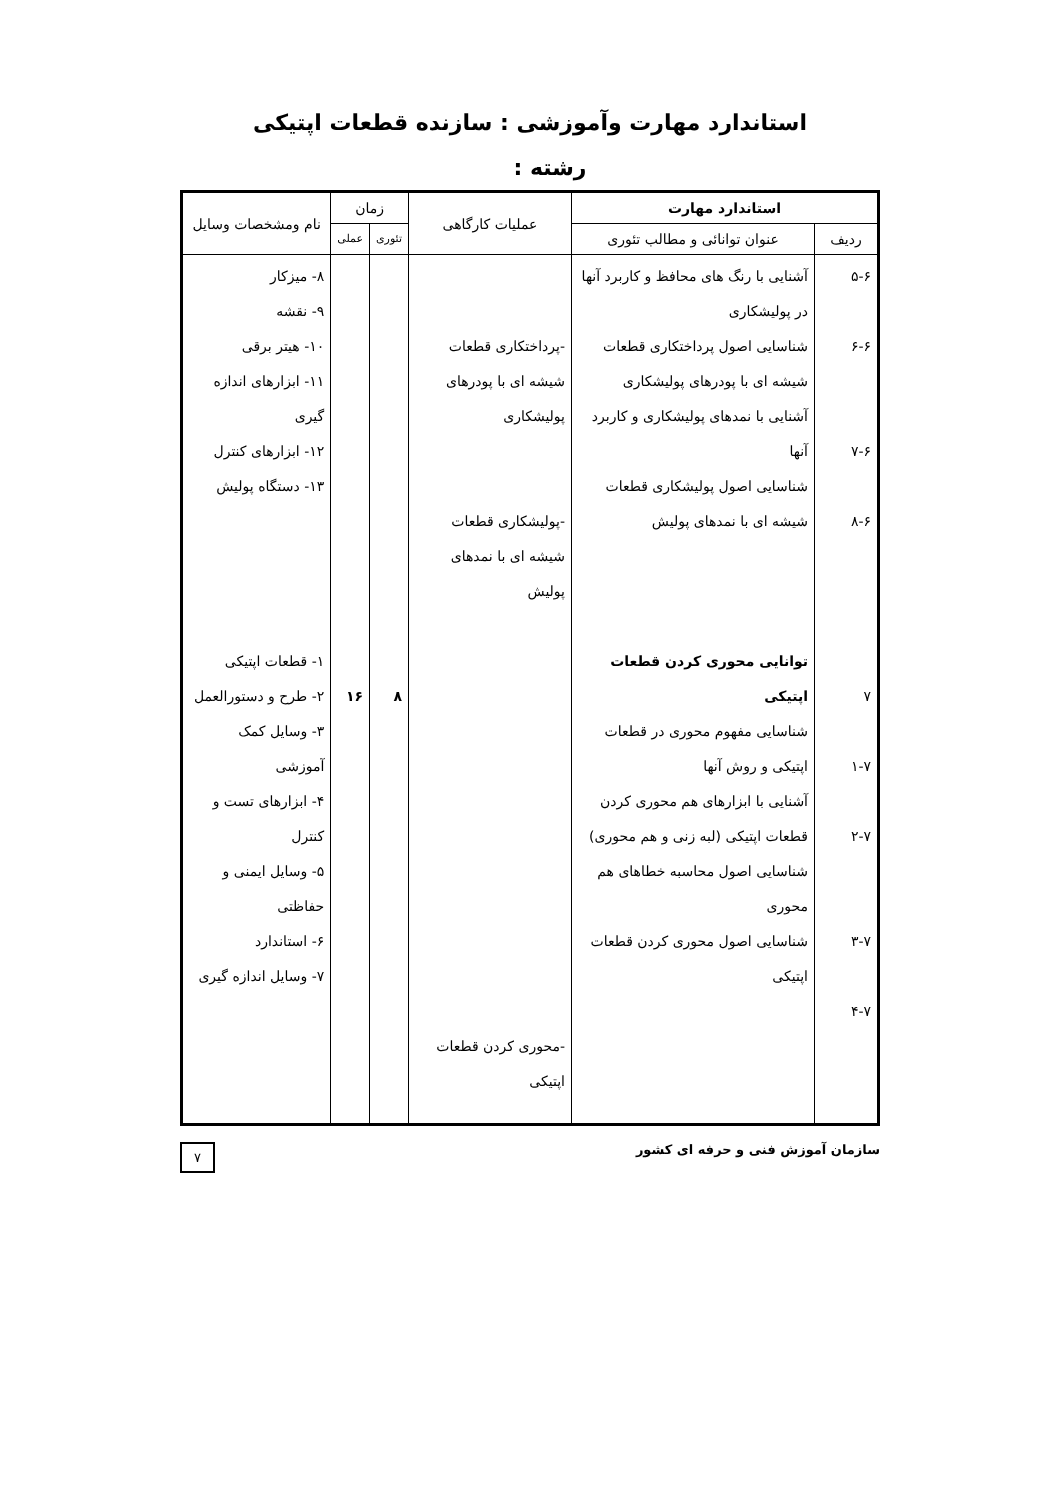استاندارد مهارت وآموزشی : سازنده قطعات اپتیکی
رشته :
| استاندارد مهارت | | عملیات کارگاهی | زمان | | نام ومشخصات وسایل |
| --- | --- | --- | --- | --- | --- |
| ردیف | عنوان توانائی و مطالب تئوری | | تئوری | عملی | |
| ۵-۶ ۶-۶ ۷-۶ ۸-۶ ۷ ۱-۷ ۲-۷ ۳-۷ ۴-۷ | آشنایی با رنگ های محافظ و کاربرد آنها در پولیشکاری شناسایی اصول پرداختکاری قطعات شیشه ای با پودرهای پولیشکاری آشنایی با نمدهای پولیشکاری و کاربرد آنها شناسایی اصول پولیشکاری قطعات شیشه ای با نمدهای پولیش توانایی محوری کردن قطعات اپتیکی شناسایی مفهوم محوری در قطعات اپتیکی و روش آنها آشنایی با ابزارهای هم محوری کردن قطعات اپتیکی (لبه زنی و هم محوری) شناسایی اصول محاسبه خطاهای هم محوری شناسایی اصول محوری کردن قطعات اپتیکی | -پرداختکاری قطعات شیشه ای با پودرهای پولیشکاری -پولیشکاری قطعات شیشه ای با نمدهای پولیش -محوری کردن قطعات اپتیکی | ۸ | ۱۶ | ۸- میزکار ۹- نقشه ۱۰- هیتر برقی ۱۱- ابزارهای اندازه گیری ۱۲- ابزارهای کنترل ۱۳- دستگاه پولیش ۱- قطعات اپتیکی ۲- طرح و دستورالعمل ۳- وسایل کمک آموزشی ۴- ابزارهای تست و کنترل ۵- وسایل ایمنی و حفاظتی ۶- استاندارد ۷- وسایل اندازه گیری |
سازمان آموزش فنی و حرفه ای کشور ۷